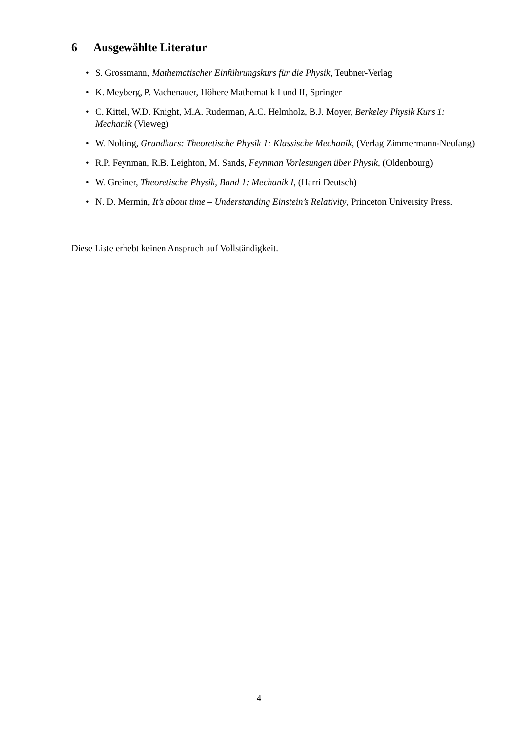6 Ausgewählte Literatur
• S. Grossmann, Mathematischer Einführungskurs für die Physik, Teubner-Verlag
• K. Meyberg, P. Vachenauer, Höhere Mathematik I und II, Springer
• C. Kittel, W.D. Knight, M.A. Ruderman, A.C. Helmholz, B.J. Moyer, Berkeley Physik Kurs 1: Mechanik (Vieweg)
• W. Nolting, Grundkurs: Theoretische Physik 1: Klassische Mechanik, (Verlag Zimmermann-Neufang)
• R.P. Feynman, R.B. Leighton, M. Sands, Feynman Vorlesungen über Physik, (Oldenbourg)
• W. Greiner, Theoretische Physik, Band 1: Mechanik I, (Harri Deutsch)
• N. D. Mermin, It’s about time – Understanding Einstein’s Relativity, Princeton University Press.
Diese Liste erhebt keinen Anspruch auf Vollständigkeit.
4